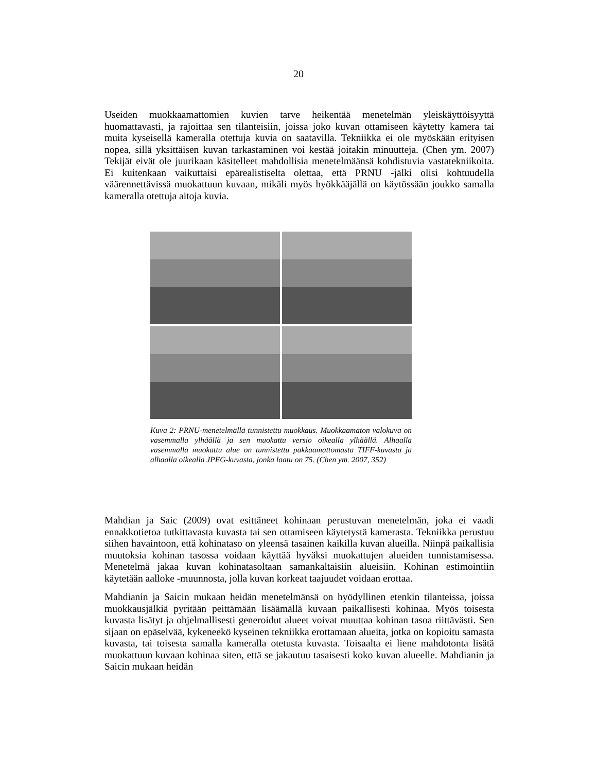20
Useiden muokkaamattomien kuvien tarve heikentää menetelmän yleiskäyttöisyyttä huomattavasti, ja rajoittaa sen tilanteisiin, joissa joko kuvan ottamiseen käytetty kamera tai muita kyseisellä kameralla otettuja kuvia on saatavilla. Tekniikka ei ole myöskään erityisen nopea, sillä yksittäisen kuvan tarkastaminen voi kestää joitakin minuutteja. (Chen ym. 2007) Tekijät eivät ole juurikaan käsitelleet mahdollisia menetelmäänsä kohdistuvia vastatekniikoita. Ei kuitenkaan vaikuttaisi epärealistiselta olettaa, että PRNU -jälki olisi kohtuudella väärennettävissä muokattuun kuvaan, mikäli myös hyökkääjällä on käytössään joukko samalla kameralla otettuja aitoja kuvia.
Kuva 2: PRNU-menetelmällä tunnistettu muokkaus. Muokkaamaton valokuva on vasemmalla ylhäällä ja sen muokattu versio oikealla ylhäällä. Alhaalla vasemmalla muokattu alue on tunnistettu pakkaamattomasta TIFF-kuvasta ja alhaalla oikealla JPEG-kuvasta, jonka laatu on 75. (Chen ym. 2007, 352)
Mahdian ja Saic (2009) ovat esittäneet kohinaan perustuvan menetelmän, joka ei vaadi ennakkotietoa tutkittavasta kuvasta tai sen ottamiseen käytetystä kamerasta. Tekniikka perustuu siihen havaintoon, että kohinataso on yleensä tasainen kaikilla kuvan alueilla. Niinpä paikallisia muutoksia kohinan tasossa voidaan käyttää hyväksi muokattujen alueiden tunnistamisessa. Menetelmä jakaa kuvan kohinatasoltaan samankaltaisiin alueisiin. Kohinan estimointiin käytetään aalloke -muunnosta, jolla kuvan korkeat taajuudet voidaan erottaa.
Mahdianin ja Saicin mukaan heidän menetelmänsä on hyödyllinen etenkin tilanteissa, joissa muokkausjälkiä pyritään peittämään lisäämällä kuvaan paikallisesti kohinaa. Myös toisesta kuvasta lisätyt ja ohjelmallisesti generoidut alueet voivat muuttaa kohinan tasoa riittävästi. Sen sijaan on epäselvää, kykeneekö kyseinen tekniikka erottamaan alueita, jotka on kopioitu samasta kuvasta, tai toisesta samalla kameralla otetusta kuvasta. Toisaalta ei liene mahdotonta lisätä muokattuun kuvaan kohinaa siten, että se jakautuu tasaisesti koko kuvan alueelle. Mahdianin ja Saicin mukaan heidän